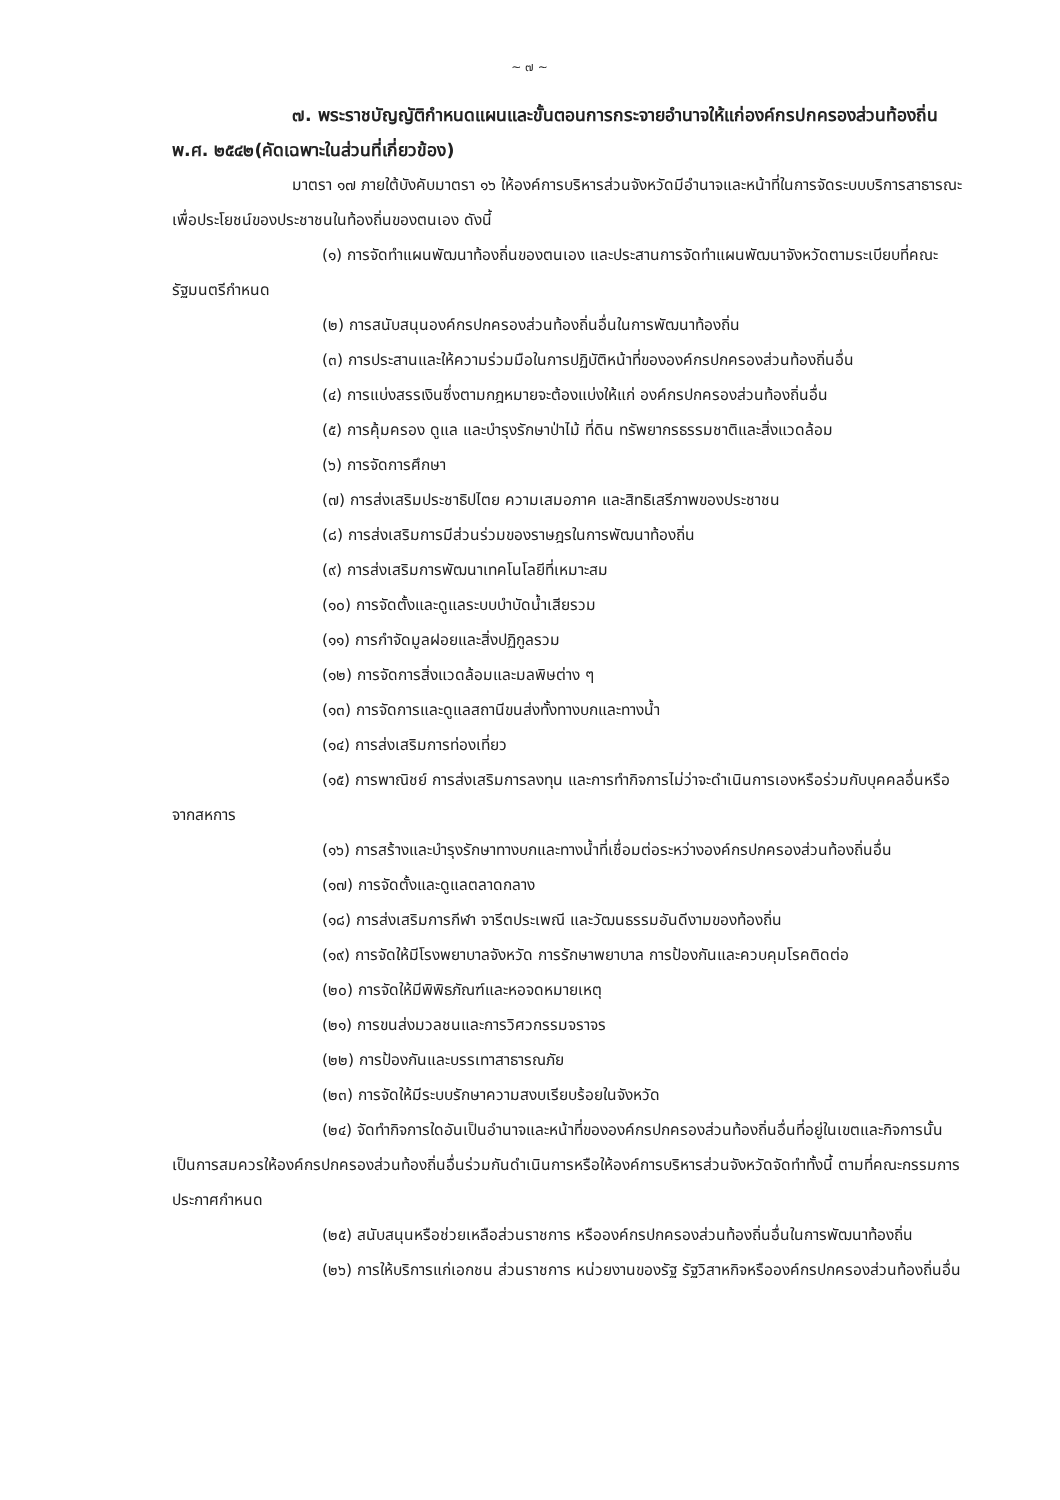~ ๗ ~
๗. พระราชบัญญัติกำหนดแผนและขั้นตอนการกระจายอำนาจให้แก่องค์กรปกครองส่วนท้องถิ่น พ.ศ. ๒๕๔๒(คัดเฉพาะในส่วนที่เกี่ยวข้อง)
มาตรา ๑๗ ภายใต้บังคับมาตรา ๑๖ ให้องค์การบริหารส่วนจังหวัดมีอำนาจและหน้าที่ในการจัดระบบบริการสาธารณะเพื่อประโยชน์ของประชาชนในท้องถิ่นของตนเอง ดังนี้
(๑) การจัดทำแผนพัฒนาท้องถิ่นของตนเอง และประสานการจัดทำแผนพัฒนาจังหวัดตามระเบียบที่คณะรัฐมนตรีกำหนด
(๒) การสนับสนุนองค์กรปกครองส่วนท้องถิ่นอื่นในการพัฒนาท้องถิ่น
(๓) การประสานและให้ความร่วมมือในการปฏิบัติหน้าที่ขององค์กรปกครองส่วนท้องถิ่นอื่น
(๔) การแบ่งสรรเงินซึ่งตามกฎหมายจะต้องแบ่งให้แก่ องค์กรปกครองส่วนท้องถิ่นอื่น
(๕) การคุ้มครอง ดูแล และบำรุงรักษาป่าไม้ ที่ดิน ทรัพยากรธรรมชาติและสิ่งแวดล้อม
(๖) การจัดการศึกษา
(๗) การส่งเสริมประชาธิปไตย ความเสมอภาค และสิทธิเสรีภาพของประชาชน
(๘) การส่งเสริมการมีส่วนร่วมของราษฎรในการพัฒนาท้องถิ่น
(๙) การส่งเสริมการพัฒนาเทคโนโลยีที่เหมาะสม
(๑๐) การจัดตั้งและดูแลระบบบำบัดน้ำเสียรวม
(๑๑) การกำจัดมูลฝอยและสิ่งปฏิกูลรวม
(๑๒) การจัดการสิ่งแวดล้อมและมลพิษต่าง ๆ
(๑๓) การจัดการและดูแลสถานีขนส่งทั้งทางบกและทางน้ำ
(๑๔) การส่งเสริมการท่องเที่ยว
(๑๕) การพาณิชย์ การส่งเสริมการลงทุน และการทำกิจการไม่ว่าจะดำเนินการเองหรือร่วมกับบุคคลอื่นหรือจากสหการ
(๑๖) การสร้างและบำรุงรักษาทางบกและทางน้ำที่เชื่อมต่อระหว่างองค์กรปกครองส่วนท้องถิ่นอื่น
(๑๗) การจัดตั้งและดูแลตลาดกลาง
(๑๘) การส่งเสริมการกีฬา จารีตประเพณี และวัฒนธรรมอันดีงามของท้องถิ่น
(๑๙) การจัดให้มีโรงพยาบาลจังหวัด การรักษาพยาบาล การป้องกันและควบคุมโรคติดต่อ
(๒๐) การจัดให้มีพิพิธภัณฑ์และหอจดหมายเหตุ
(๒๑) การขนส่งมวลชนและการวิศวกรรมจราจร
(๒๒) การป้องกันและบรรเทาสาธารณภัย
(๒๓) การจัดให้มีระบบรักษาความสงบเรียบร้อยในจังหวัด
(๒๔) จัดทำกิจการใดอันเป็นอำนาจและหน้าที่ขององค์กรปกครองส่วนท้องถิ่นอื่นที่อยู่ในเขตและกิจการนั้นเป็นการสมควรให้องค์กรปกครองส่วนท้องถิ่นอื่นร่วมกันดำเนินการหรือให้องค์การบริหารส่วนจังหวัดจัดทำทั้งนี้ ตามที่คณะกรรมการประกาศกำหนด
(๒๕) สนับสนุนหรือช่วยเหลือส่วนราชการ หรือองค์กรปกครองส่วนท้องถิ่นอื่นในการพัฒนาท้องถิ่น
(๒๖) การให้บริการแก่เอกชน ส่วนราชการ หน่วยงานของรัฐ รัฐวิสาหกิจหรือองค์กรปกครองส่วนท้องถิ่นอื่น